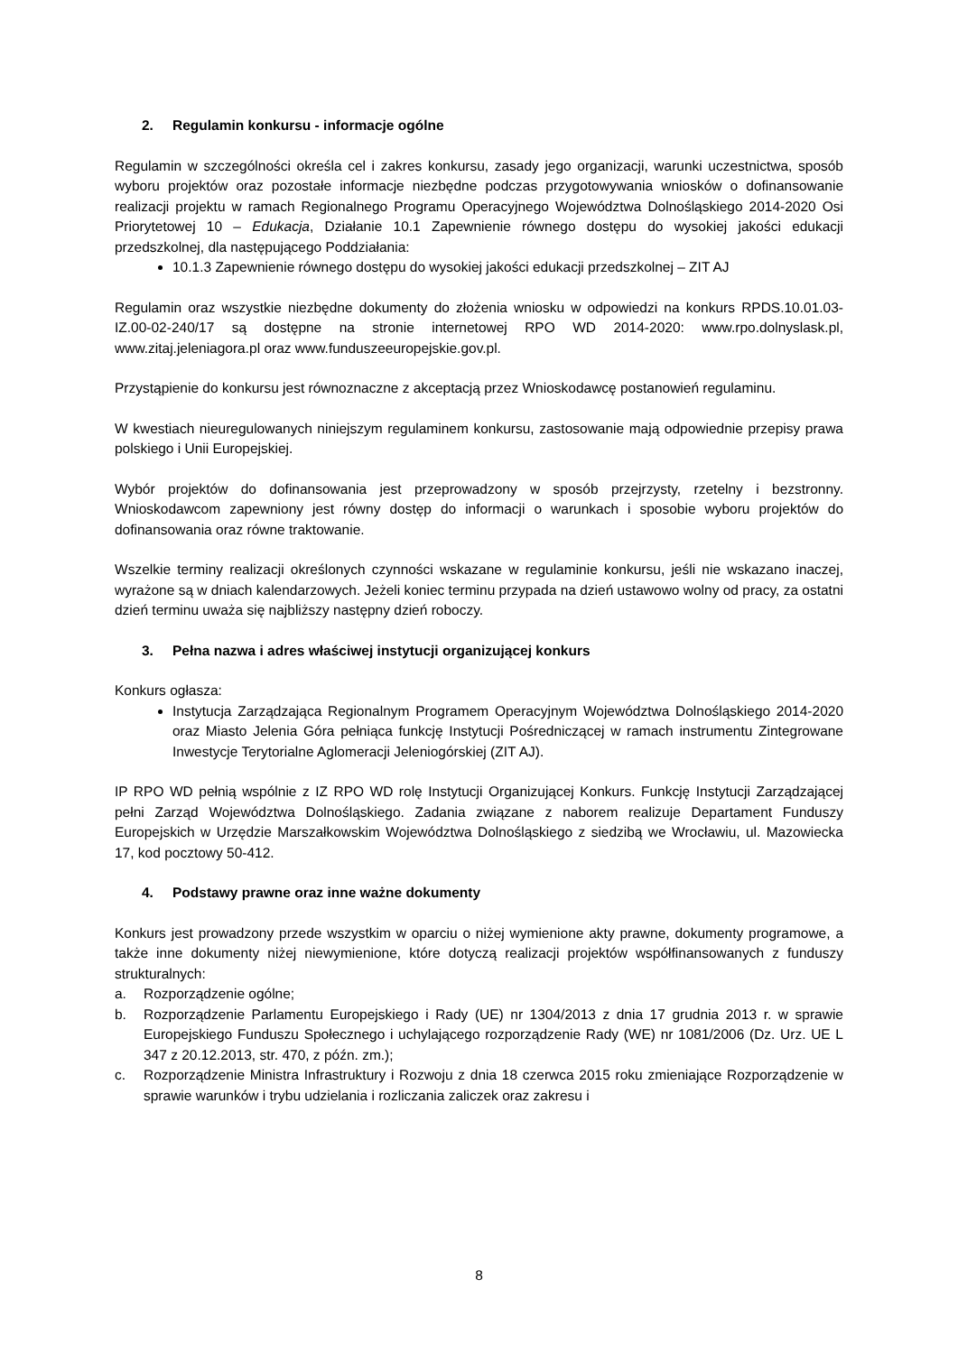2. Regulamin konkursu - informacje ogólne
Regulamin w szczególności określa cel i zakres konkursu, zasady jego organizacji, warunki uczestnictwa, sposób wyboru projektów oraz pozostałe informacje niezbędne podczas przygotowywania wniosków o dofinansowanie realizacji projektu w ramach Regionalnego Programu Operacyjnego Województwa Dolnośląskiego 2014-2020 Osi Priorytetowej 10 – Edukacja, Działanie 10.1 Zapewnienie równego dostępu do wysokiej jakości edukacji przedszkolnej, dla następującego Poddziałania:
10.1.3 Zapewnienie równego dostępu do wysokiej jakości edukacji przedszkolnej – ZIT AJ
Regulamin oraz wszystkie niezbędne dokumenty do złożenia wniosku w odpowiedzi na konkurs RPDS.10.01.03-IZ.00-02-240/17 są dostępne na stronie internetowej RPO WD 2014-2020: www.rpo.dolnyslask.pl, www.zitaj.jeleniagora.pl oraz www.funduszeeuropejskie.gov.pl.
Przystąpienie do konkursu jest równoznaczne z akceptacją przez Wnioskodawcę postanowień regulaminu.
W kwestiach nieuregulowanych niniejszym regulaminem konkursu, zastosowanie mają odpowiednie przepisy prawa polskiego i Unii Europejskiej.
Wybór projektów do dofinansowania jest przeprowadzony w sposób przejrzysty, rzetelny i bezstronny. Wnioskodawcom zapewniony jest równy dostęp do informacji o warunkach i sposobie wyboru projektów do dofinansowania oraz równe traktowanie.
Wszelkie terminy realizacji określonych czynności wskazane w regulaminie konkursu, jeśli nie wskazano inaczej, wyrażone są w dniach kalendarzowych. Jeżeli koniec terminu przypada na dzień ustawowo wolny od pracy, za ostatni dzień terminu uważa się najbliższy następny dzień roboczy.
3. Pełna nazwa i adres właściwej instytucji organizującej konkurs
Konkurs ogłasza:
Instytucja Zarządzająca Regionalnym Programem Operacyjnym Województwa Dolnośląskiego 2014-2020 oraz Miasto Jelenia Góra pełniąca funkcję Instytucji Pośredniczącej w ramach instrumentu Zintegrowane Inwestycje Terytorialne Aglomeracji Jeleniogórskiej (ZIT AJ).
IP RPO WD pełnią wspólnie z IZ RPO WD rolę Instytucji Organizującej Konkurs. Funkcję Instytucji Zarządzającej pełni Zarząd Województwa Dolnośląskiego. Zadania związane z naborem realizuje Departament Funduszy Europejskich w Urzędzie Marszałkowskim Województwa Dolnośląskiego z siedzibą we Wrocławiu, ul. Mazowiecka 17, kod pocztowy 50-412.
4. Podstawy prawne oraz inne ważne dokumenty
Konkurs jest prowadzony przede wszystkim w oparciu o niżej wymienione akty prawne, dokumenty programowe, a także inne dokumenty niżej niewymienione, które dotyczą realizacji projektów współfinansowanych z funduszy strukturalnych:
a. Rozporządzenie ogólne;
b. Rozporządzenie Parlamentu Europejskiego i Rady (UE) nr 1304/2013 z dnia 17 grudnia 2013 r. w sprawie Europejskiego Funduszu Społecznego i uchylającego rozporządzenie Rady (WE) nr 1081/2006 (Dz. Urz. UE L 347 z 20.12.2013, str. 470, z późn. zm.);
c. Rozporządzenie Ministra Infrastruktury i Rozwoju z dnia 18 czerwca 2015 roku zmieniające Rozporządzenie w sprawie warunków i trybu udzielania i rozliczania zaliczek oraz zakresu i
8